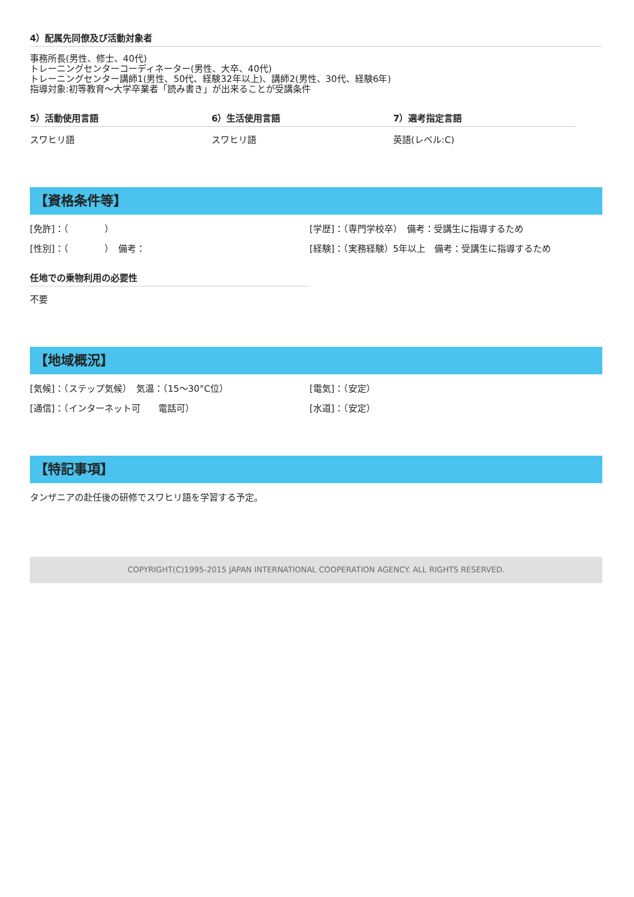4）配属先同僚及び活動対象者
事務所長(男性、修士、40代)
トレーニングセンターコーディネーター(男性、大卒、40代)
トレーニングセンター講師1(男性、50代、経験32年以上)、講師2(男性、30代、経験6年)
指導対象:初等教育～大学卒業者「読み書き」が出来ることが受講条件
5）活動使用言語
スワヒリ語
6）生活使用言語
スワヒリ語
7）選考指定言語
英語(レベル:C)
【資格条件等】
[免許]：（　　　　） [学歴]：（専門学校卒）　備考：受講生に指導するため
[性別]：（　　　　）　備考： [経験]：（実務経験）5年以上　備考：受講生に指導するため
任地での乗物利用の必要性
不要
【地域概況】
[気候]：（ステップ気候）　気温：（15～30°C位） [電気]：（安定）
[通信]：（インターネット可　　電話可） [水道]：（安定）
【特記事項】
タンザニアの赴任後の研修でスワヒリ語を学習する予定。
COPYRIGHT(C)1995-2015 JAPAN INTERNATIONAL COOPERATION AGENCY. ALL RIGHTS RESERVED.